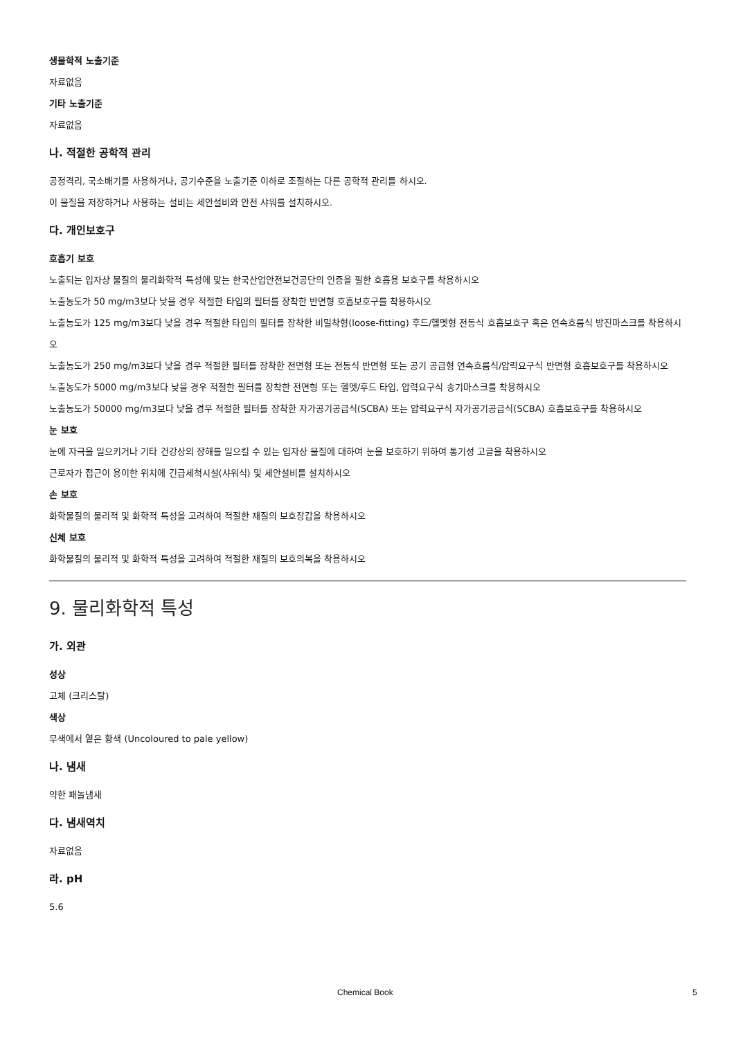생물학적 노출기준
자료없음
기타 노출기준
자료없음
나. 적절한 공학적 관리
공정격리, 국소배기를 사용하거나, 공기수준을 노출기준 이하로 조절하는 다른 공학적 관리를 하시오.
이 물질을 저장하거나 사용하는 설비는 세안설비와 안전 샤워를 설치하시오.
다. 개인보호구
호흡기 보호
노출되는 입자상 물질의 물리화학적 특성에 맞는 한국산업안전보건공단의 인증을 필한 호흡용 보호구를 착용하시오
노출농도가 50 mg/m3보다 낮을 경우 적절한 타입의 필터를 장착한 반면형 호흡보호구를 착용하시오
노출농도가 125 mg/m3보다 낮을 경우 적절한 타입의 필터를 장착한 비밀착형(loose-fitting) 후드/헬멧형 전동식 호흡보호구 혹은 연속흐름식 방진마스크를 착용하시오
노출농도가 250 mg/m3보다 낮을 경우 적절한 필터를 장착한 전면형 또는 전동식 반면형 또는 공기 공급형 연속흐름식/압력요구식 반면형 호흡보호구를 착용하시오
노출농도가 5000 mg/m3보다 낮을 경우 적절한 필터를 장착한 전면형 또는 헬멧/후드 타입, 압력요구식 송기마스크를 착용하시오
노출농도가 50000 mg/m3보다 낮을 경우 적절한 필터를 장착한 자가공기공급식(SCBA) 또는 압력요구식 자가공기공급식(SCBA) 호흡보호구를 착용하시오
눈 보호
눈에 자극을 일으키거나 기타 건강상의 장해를 일으킬 수 있는 입자상 물질에 대하여 눈을 보호하기 위하여 통기성 고글을 착용하시오
근로자가 접근이 용이한 위치에 긴급세척시설(샤워식) 및 세안설비를 설치하시오
손 보호
화학물질의 물리적 및 화학적 특성을 고려하여 적절한 재질의 보호장갑을 착용하시오
신체 보호
화학물질의 물리적 및 화학적 특성을 고려하여 적절한 재질의 보호의복을 착용하시오
9. 물리화학적 특성
가. 외관
성상
고체 (크리스탈)
색상
무색에서 옅은 황색 (Uncoloured to pale yellow)
나. 냄새
약한 패놀냄새
다. 냄새역치
자료없음
라. pH
5.6
Chemical Book 5